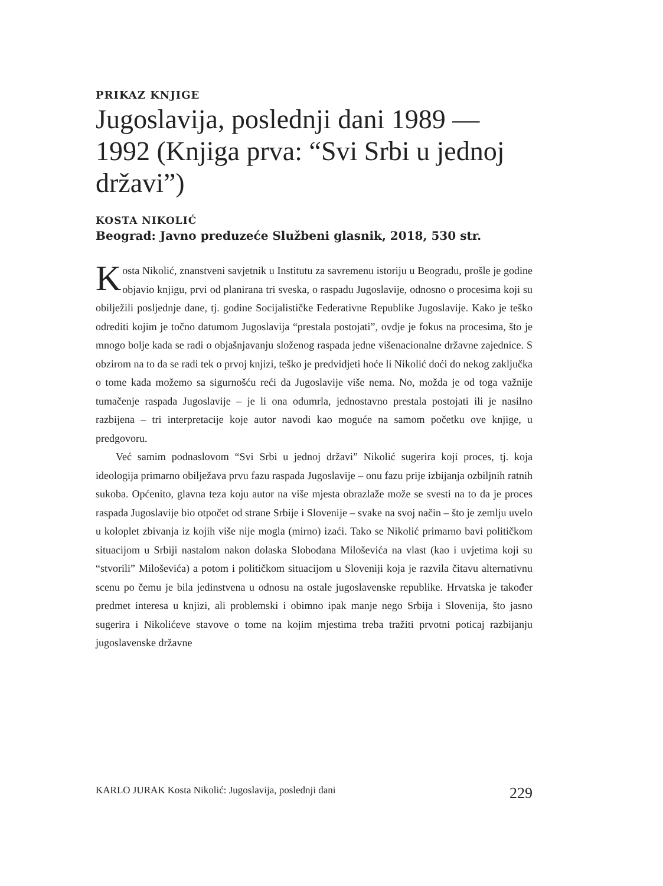PRIKAZ KNJIGE
Jugoslavija, poslednji dani 1989 — 1992 (Knjiga prva: “Svi Srbi u jednoj državi”)
KOSTA NIKOLIĆ
Beograd: Javno preduzeće Službeni glasnik, 2018, 530 str.
Kosta Nikolić, znanstveni savjetnik u Institutu za savremenu istoriju u Beogradu, prošle je godine objavio knjigu, prvi od planirana tri sveska, o raspadu Jugoslavije, odnosno o procesima koji su obilježili posljednje dane, tj. godine Socijalističke Federativne Republike Jugoslavije. Kako je teško odrediti kojim je točno datumom Jugoslavija “prestala postojati”, ovdje je fokus na procesima, što je mnogo bolje kada se radi o objašnjavanju složenog raspada jedne višenacionalne državne zajednice. S obzirom na to da se radi tek o prvoj knjizi, teško je predvidjeti hoće li Nikolić doći do nekog zaključka o tome kada možemo sa sigurnošću reći da Jugoslavije više nema. No, možda je od toga važnije tumačenje raspada Jugoslavije – je li ona odumrla, jednostavno prestala postojati ili je nasilno razbijena – tri interpretacije koje autor navodi kao moguće na samom početku ove knjige, u predgovoru.
Već samim podnaslovom “Svi Srbi u jednoj državi” Nikolić sugerira koji proces, tj. koja ideologija primarno obilježava prvu fazu raspada Jugoslavije – onu fazu prije izbijanja ozbiljnih ratnih sukoba. Općenito, glavna teza koju autor na više mjesta obrazlaže može se svesti na to da je proces raspada Jugoslavije bio otpočet od strane Srbije i Slovenije – svake na svoj način – što je zemlju uvelo u koloplet zbivanja iz kojih više nije mogla (mirno) izaći. Tako se Nikolić primarno bavi političkom situacijom u Srbiji nastalom nakon dolaska Slobodana Miloševića na vlast (kao i uvjetima koji su “stvorili” Miloševića) a potom i političkom situacijom u Sloveniji koja je razvila čitavu alternativnu scenu po čemu je bila jedinstvena u odnosu na ostale jugoslavenske republike. Hrvatska je također predmet interesa u knjizi, ali problemski i obimno ipak manje nego Srbija i Slovenija, što jasno sugerira i Nikolićeve stavove o tome na kojim mjestima treba tražiti prvotni poticaj razbijanju jugoslavenske državne
KARLO JURAK Kosta Nikolić: Jugoslavija, poslednji dani 229